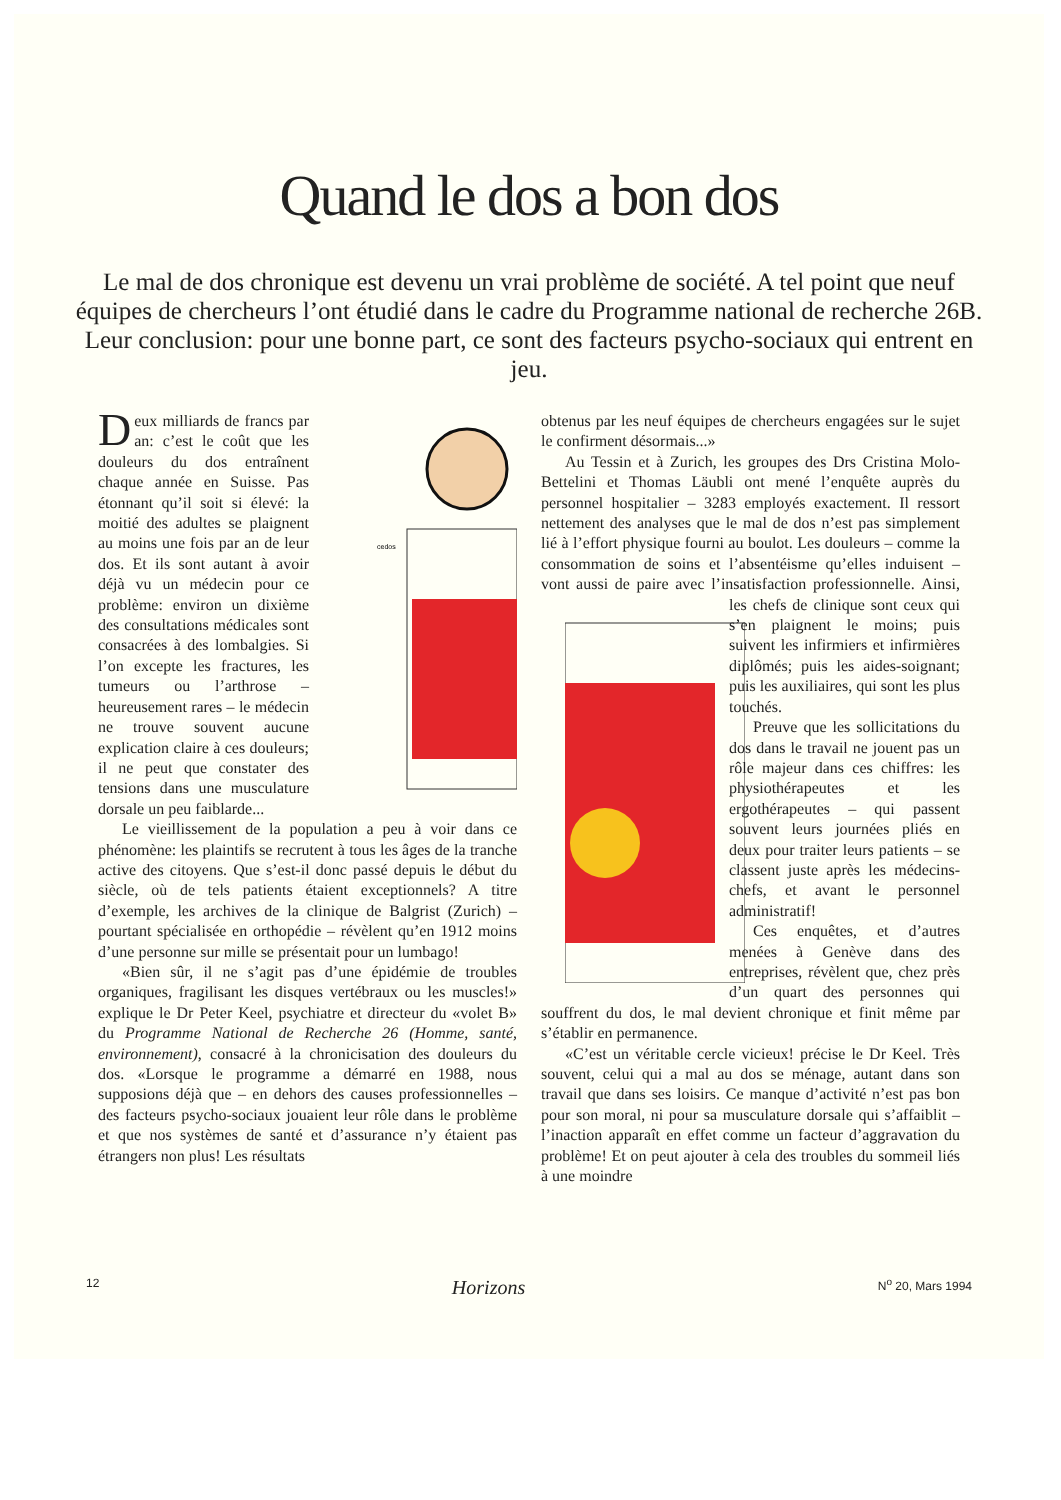Quand le dos a bon dos
Le mal de dos chronique est devenu un vrai problème de société. A tel point que neuf équipes de chercheurs l’ont étudié dans le cadre du Programme national de recherche 26B. Leur conclusion: pour une bonne part, ce sont des facteurs psycho-sociaux qui entrent en jeu.
cedos
Deux milliards de francs par an: c’est le coût que les douleurs du dos entraînent chaque année en Suisse. Pas étonnant qu’il soit si élevé: la moitié des adultes se plaignent au moins une fois par an de leur dos. Et ils sont autant à avoir déjà vu un médecin pour ce problème: environ un dixième des consultations médicales sont consacrées à des lombalgies. Si l’on excepte les fractures, les tumeurs ou l’arthrose – heureusement rares – le médecin ne trouve souvent aucune explication claire à ces douleurs; il ne peut que constater des tensions dans une musculature dorsale un peu faiblarde...
Le vieillissement de la population a peu à voir dans ce phénomène: les plaintifs se recrutent à tous les âges de la tranche active des citoyens. Que s’est-il donc passé depuis le début du siècle, où de tels patients étaient exceptionnels? A titre d’exemple, les archives de la clinique de Balgrist (Zurich) – pourtant spécialisée en orthopédie – révèlent qu’en 1912 moins d’une personne sur mille se présentait pour un lumbago!
«Bien sûr, il ne s’agit pas d’une épidémie de troubles organiques, fragilisant les disques vertébraux ou les muscles!» explique le Dr Peter Keel, psychiatre et directeur du «volet B» du Programme National de Recherche 26 (Homme, santé, environnement), consacré à la chronicisation des douleurs du dos. «Lorsque le programme a démarré en 1988, nous supposions déjà que – en dehors des causes professionnelles – des facteurs psycho-sociaux jouaient leur rôle dans le problème et que nos systèmes de santé et d’assurance n’y étaient pas étrangers non plus! Les résultats
obtenus par les neuf équipes de chercheurs engagées sur le sujet le confirment désormais...»
Au Tessin et à Zurich, les groupes des Drs Cristina Molo-Bettelini et Thomas Läubli ont mené l’enquête auprès du personnel hospitalier – 3283 employés exactement. Il ressort nettement des analyses que le mal de dos n’est pas simplement lié à l’effort physique fourni au boulot. Les douleurs – comme la consommation de soins et l’absentéisme qu’elles induisent – vont aussi de paire avec l’insatisfaction professionnelle. Ainsi, les chefs de clinique sont ceux qui s’en plaignent le moins; puis suivent les infirmiers et infirmières diplômés; puis les aides-soignant; puis les auxiliaires, qui sont les plus touchés.
Preuve que les sollicitations du dos dans le travail ne jouent pas un rôle majeur dans ces chiffres: les physiothérapeutes et les ergothérapeutes – qui passent souvent leurs journées pliés en deux pour traiter leurs patients – se classent juste après les médecins-chefs, et avant le personnel administratif!
Ces enquêtes, et d’autres menées à Genève dans des entreprises, révèlent que, chez près d’un quart des personnes qui souffrent du dos, le mal devient chronique et finit même par s’établir en permanence.
«C’est un véritable cercle vicieux! précise le Dr Keel. Très souvent, celui qui a mal au dos se ménage, autant dans son travail que dans ses loisirs. Ce manque d’activité n’est pas bon pour son moral, ni pour sa musculature dorsale qui s’affaiblit – l’inaction apparaît en effet comme un facteur d’aggravation du problème! Et on peut ajouter à cela des troubles du sommeil liés à une moindre
12 Horizons N<sup>o</sup> 20, Mars 1994